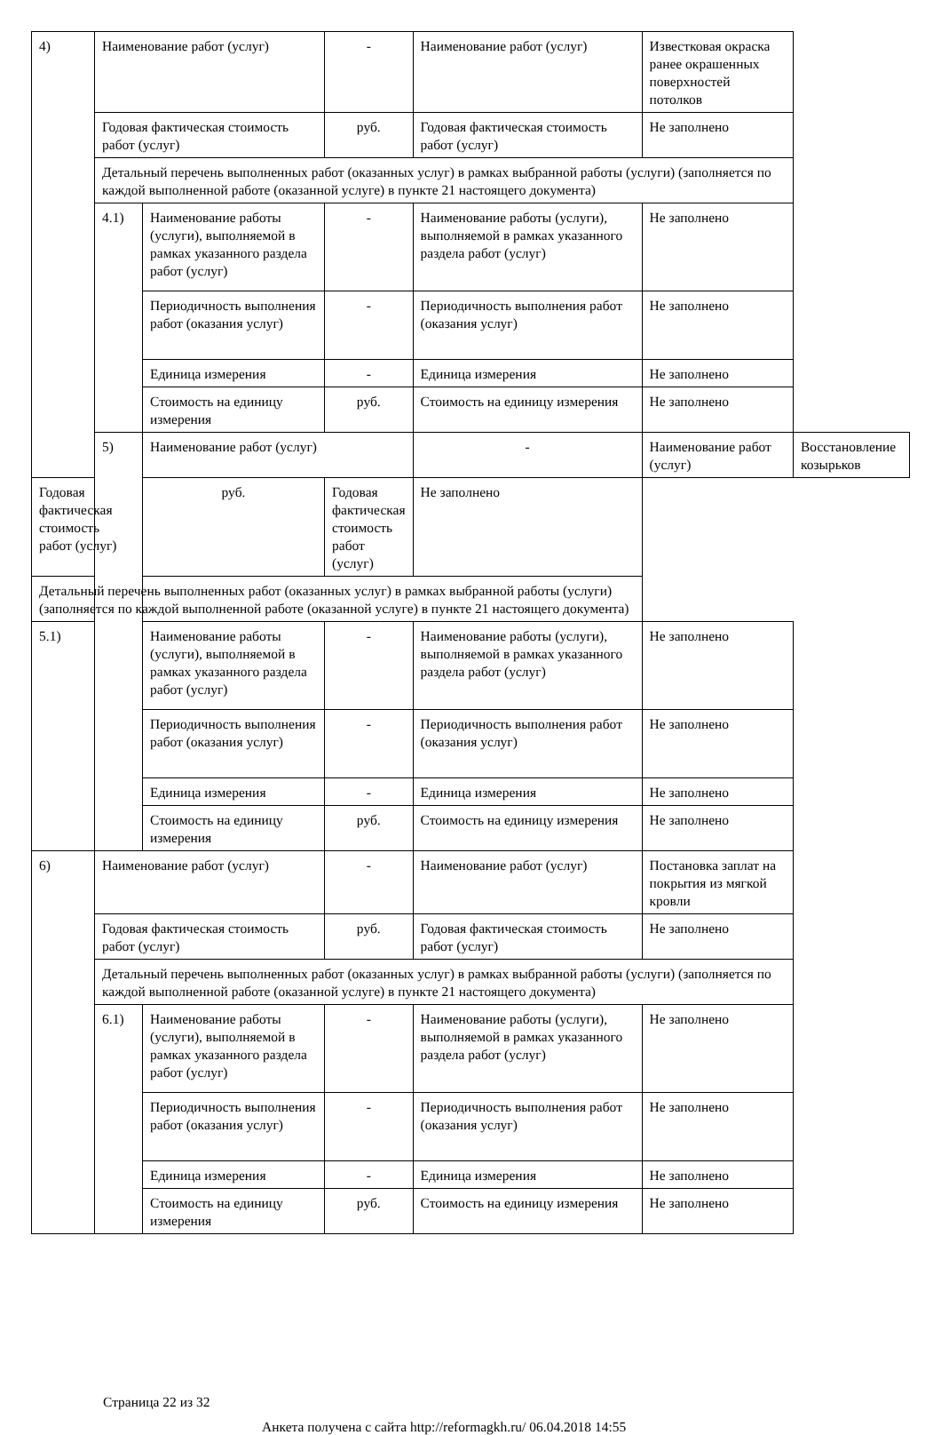| 4) | Наименование работ (услуг) | | - | Наименование работ (услуг) | Известковая окраска ранее окрашенных поверхностей потолков | |
| | Годовая фактическая стоимость работ (услуг) | | руб. | Годовая фактическая стоимость работ (услуг) | Не заполнено | |
| | Детальный перечень выполненных работ (оказанных услуг) в рамках выбранной работы (услуги) (заполняется по каждой выполненной работе (оказанной услуге) в пункте 21 настоящего документа) | | | | | |
| | 4.1) | Наименование работы (услуги), выполняемой в рамках указанного раздела работ (услуг) | - | Наименование работы (услуги), выполняемой в рамках указанного раздела работ (услуг) | Не заполнено | |
| | | Периодичность выполнения работ (оказания услуг) | - | Периодичность выполнения работ (оказания услуг) | Не заполнено | |
| | | Единица измерения | - | Единица измерения | Не заполнено | |
| | | Стоимость на единицу измерения | руб. | Стоимость на единицу измерения | Не заполнено | |
| | 5) | Наименование работ (услуг) | | - | Наименование работ (услуг) | Восстановление козырьков |
| Годовая фактическая стоимость работ (услуг) | | руб. | Годовая фактическая стоимость работ (услуг) | Не заполнено | | |
| Детальный перечень выполненных работ (оказанных услуг) в рамках выбранной работы (услуги) (заполняется по каждой выполненной работе (оказанной услуге) в пункте 21 настоящего документа) | | | | | | |
| 5.1) | | Наименование работы (услуги), выполняемой в рамках указанного раздела работ (услуг) | - | Наименование работы (услуги), выполняемой в рамках указанного раздела работ (услуг) | Не заполнено | |
| | | Периодичность выполнения работ (оказания услуг) | - | Периодичность выполнения работ (оказания услуг) | Не заполнено | |
| | | Единица измерения | - | Единица измерения | Не заполнено | |
| | | Стоимость на единицу измерения | руб. | Стоимость на единицу измерения | Не заполнено | |
| 6) | Наименование работ (услуг) | | - | Наименование работ (услуг) | Постановка заплат на покрытия из мягкой кровли | |
| | Годовая фактическая стоимость работ (услуг) | | руб. | Годовая фактическая стоимость работ (услуг) | Не заполнено | |
| | Детальный перечень выполненных работ (оказанных услуг) в рамках выбранной работы (услуги) (заполняется по каждой выполненной работе (оказанной услуге) в пункте 21 настоящего документа) | | | | | |
| | 6.1) | Наименование работы (услуги), выполняемой в рамках указанного раздела работ (услуг) | - | Наименование работы (услуги), выполняемой в рамках указанного раздела работ (услуг) | Не заполнено | |
| | | Периодичность выполнения работ (оказания услуг) | - | Периодичность выполнения работ (оказания услуг) | Не заполнено | |
| | | Единица измерения | - | Единица измерения | Не заполнено | |
| | | Стоимость на единицу измерения | руб. | Стоимость на единицу измерения | Не заполнено | |
Страница 22 из 32
Анкета получена с сайта http://reformagkh.ru/ 06.04.2018 14:55